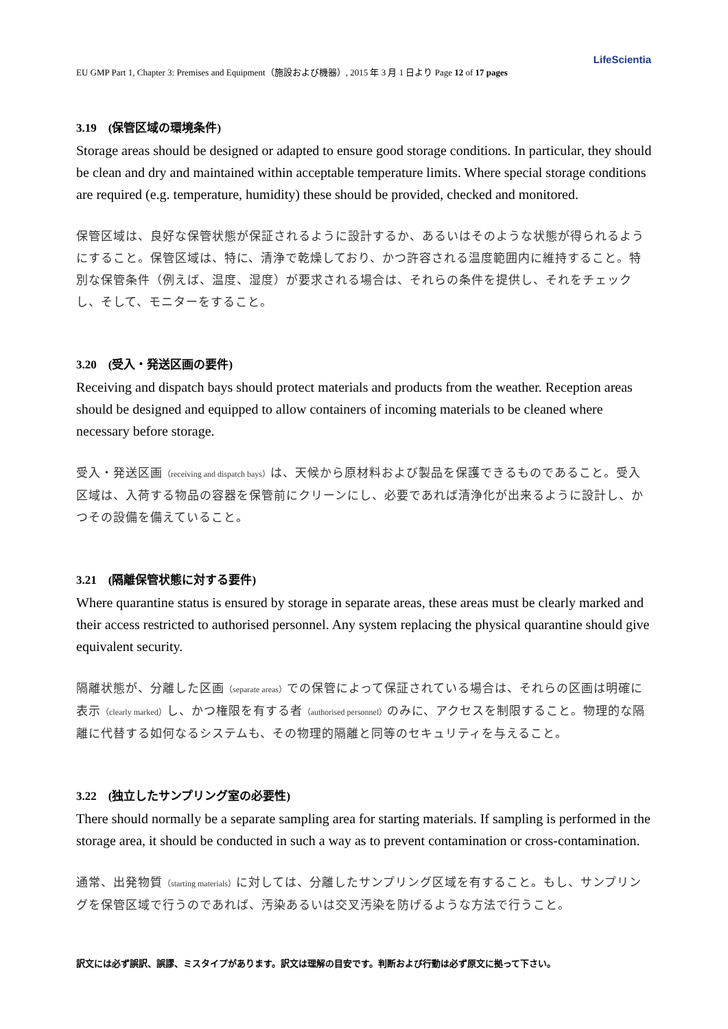LifeScientia
EU GMP Part 1, Chapter 3: Premises and Equipment（施設および機器）, 2015 年 3 月 1 日より Page 12 of 17 pages
3.19　(保管区域の環境条件)
Storage areas should be designed or adapted to ensure good storage conditions. In particular, they should be clean and dry and maintained within acceptable temperature limits. Where special storage conditions are required (e.g. temperature, humidity) these should be provided, checked and monitored.
保管区域は、良好な保管状態が保証されるように設計するか、あるいはそのような状態が得られるようにすること。保管区域は、特に、清浄で乾燥しており、かつ許容される温度範囲内に維持すること。特別な保管条件（例えば、温度、湿度）が要求される場合は、それらの条件を提供し、それをチェックし、そして、モニターをすること。
3.20　(受入・発送区画の要件)
Receiving and dispatch bays should protect materials and products from the weather. Reception areas should be designed and equipped to allow containers of incoming materials to be cleaned where necessary before storage.
受入・発送区画（receiving and dispatch bays）は、天候から原材料および製品を保護できるものであること。受入区域は、入荷する物品の容器を保管前にクリーンにし、必要であれば清浄化が出来るように設計し、かつその設備を備えていること。
3.21　(隔離保管状態に対する要件)
Where quarantine status is ensured by storage in separate areas, these areas must be clearly marked and their access restricted to authorised personnel. Any system replacing the physical quarantine should give equivalent security.
隔離状態が、分離した区画（separate areas）での保管によって保証されている場合は、それらの区画は明確に表示（clearly marked）し、かつ権限を有する者（authorised personnel）のみに、アクセスを制限すること。物理的な隔離に代替する如何なるシステムも、その物理的隔離と同等のセキュリティを与えること。
3.22　(独立したサンプリング室の必要性)
There should normally be a separate sampling area for starting materials. If sampling is performed in the storage area, it should be conducted in such a way as to prevent contamination or cross-contamination.
通常、出発物質（starting materials）に対しては、分離したサンプリング区域を有すること。もし、サンプリングを保管区域で行うのであれば、汚染あるいは交叉汚染を防げるような方法で行うこと。
訳文には必ず誤訳、誤謬、ミスタイプがあります。訳文は理解の目安です。判断および行動は必ず原文に拠って下さい。